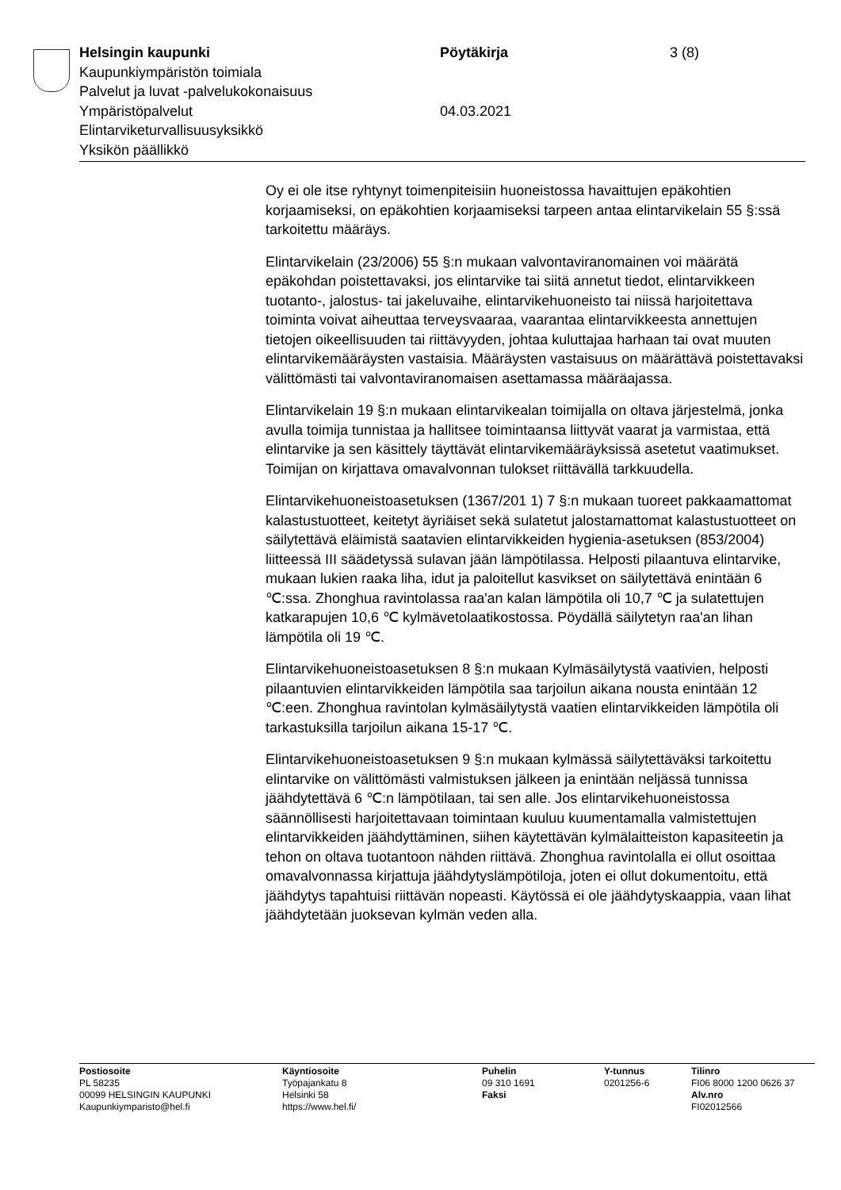Helsingin kaupunki Pöytäkirja 3 (8)
Kaupunkiympäristön toimiala
Palvelut ja luvat -palvelukokonaisuus
Ympäristöpalvelut 04.03.2021
Elintarviketurvallisuusyksikkö
Yksikön päällikkö
Oy ei ole itse ryhtynyt toimenpiteisiin huoneistossa havaittujen epäkohtien korjaamiseksi, on epäkohtien korjaamiseksi tarpeen antaa elintarvikelain 55 §:ssä tarkoitettu määräys.
Elintarvikelain (23/2006) 55 §:n mukaan valvontaviranomainen voi määrätä epäkohdan poistettavaksi, jos elintarvike tai siitä annetut tiedot, elintarvikkeen tuotanto-, jalostus- tai jakeluvaihe, elintarvikehuoneisto tai niissä harjoitettava toiminta voivat aiheuttaa terveysvaaraa, vaarantaa elintarvikkeesta annettujen tietojen oikeellisuuden tai riittävyyden, johtaa kuluttajaa harhaan tai ovat muuten elintarvikemääräysten vastaisia. Määräysten vastaisuus on määrättävä poistettavaksi välittömästi tai valvontaviranomaisen asettamassa määräajassa.
Elintarvikelain 19 §:n mukaan elintarvikealan toimijalla on oltava järjestelmä, jonka avulla toimija tunnistaa ja hallitsee toimintaansa liittyvät vaarat ja varmistaa, että elintarvike ja sen käsittely täyttävät elintarvikemääräyksissä asetetut vaatimukset. Toimijan on kirjattava omavalvonnan tulokset riittävällä tarkkuudella.
Elintarvikehuoneistoasetuksen (1367/201 1) 7 §:n mukaan tuoreet pakkaamattomat kalastustuotteet, keitetyt äyriäiset sekä sulatetut jalostamattomat kalastustuotteet on säilytettävä eläimistä saatavien elintarvikkeiden hygienia-asetuksen (853/2004) liitteessä III säädetyssä sulavan jään lämpötilassa. Helposti pilaantuva elintarvike, mukaan lukien raaka liha, idut ja paloitellut kasvikset on säilytettävä enintään 6 ℃:ssa. Zhonghua ravintolassa raa'an kalan lämpötila oli 10,7 ℃ ja sulatettujen katkarapujen 10,6 ℃ kylmävetolaatikostossa. Pöydällä säilytetyn raa'an lihan lämpötila oli 19 ℃.
Elintarvikehuoneistoasetuksen 8 §:n mukaan Kylmäsäilytystä vaativien, helposti pilaantuvien elintarvikkeiden lämpötila saa tarjoilun aikana nousta enintään 12 ℃:een. Zhonghua ravintolan kylmäsäilytystä vaatien elintarvikkeiden lämpötila oli tarkastuksilla tarjoilun aikana 15-17 ℃.
Elintarvikehuoneistoasetuksen 9 §:n mukaan kylmässä säilytettäväksi tarkoitettu elintarvike on välittömästi valmistuksen jälkeen ja enintään neljässä tunnissa jäähdytettävä 6 ℃:n lämpötilaan, tai sen alle. Jos elintarvikehuoneistossa säännöllisesti harjoitettavaan toimintaan kuuluu kuumentamalla valmistettujen elintarvikkeiden jäähdyttäminen, siihen käytettävän kylmälaitteiston kapasiteetin ja tehon on oltava tuotantoon nähden riittävä. Zhonghua ravintolalla ei ollut osoittaa omavalvonnassa kirjattuja jäähdytyslämpötiloja, joten ei ollut dokumentoitu, että jäähdytys tapahtuisi riittävän nopeasti. Käytössä ei ole jäähdytyskaappia, vaan lihat jäähdytetään juoksevan kylmän veden alla.
Postiosoite
PL 58235
00099 HELSINGIN KAUPUNKI
Kaupunkiymparisto@hel.fi
Käyntiosoite
Työpajankatu 8
Helsinki 58
https://www.hel.fi/
Puhelin
09 310 1691
Faksi
Y-tunnus
0201256-6
Tilinro
FI06 8000 1200 0626 37
Alv.nro
FI02012566